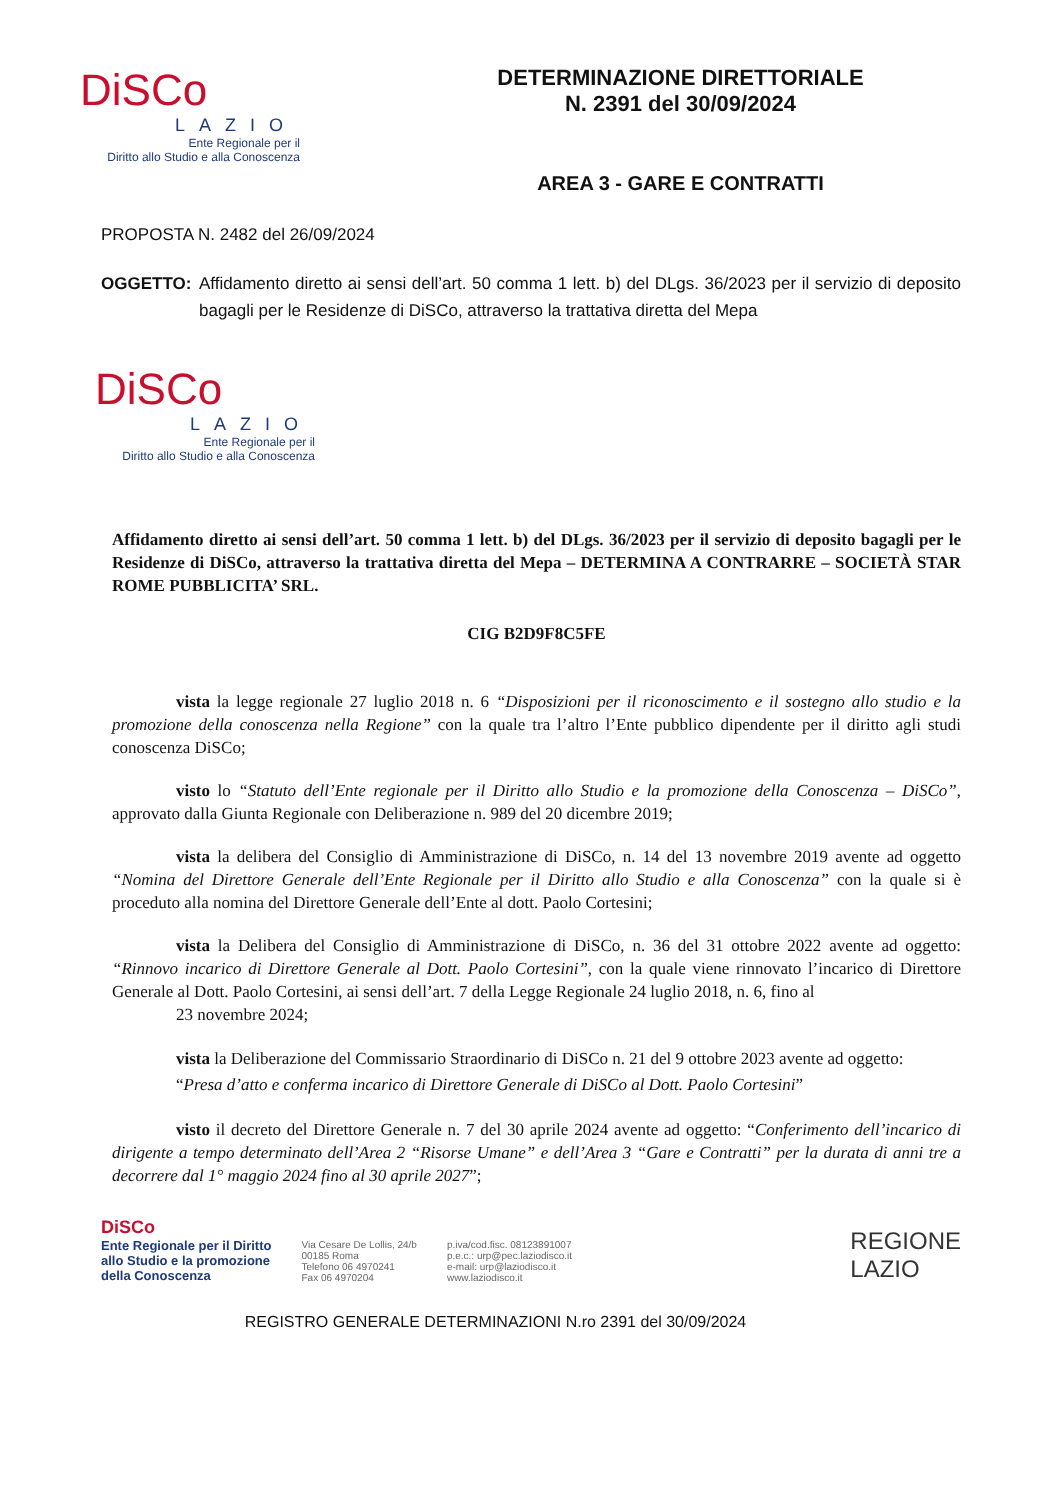DiSCo
LAZIO
Ente Regionale per il
Diritto allo Studio e alla Conoscenza
DETERMINAZIONE DIRETTORIALE
N. 2391 del 30/09/2024
AREA 3 - GARE E CONTRATTI
PROPOSTA N. 2482 del 26/09/2024
OGGETTO: Affidamento diretto ai sensi dell’art. 50 comma 1 lett. b) del DLgs. 36/2023 per il servizio di deposito bagagli per le Residenze di DiSCo, attraverso la trattativa diretta del Mepa
DiSCo
LAZIO
Ente Regionale per il
Diritto allo Studio e alla Conoscenza
Affidamento diretto ai sensi dell’art. 50 comma 1 lett. b) del DLgs. 36/2023 per il servizio di deposito bagagli per le Residenze di DiSCo, attraverso la trattativa diretta del Mepa – DETERMINA A CONTRARRE – SOCIETÀ STAR ROME PUBBLICITA’ SRL.
CIG B2D9F8C5FE
vista la legge regionale 27 luglio 2018 n. 6 “Disposizioni per il riconoscimento e il sostegno allo studio e la promozione della conoscenza nella Regione” con la quale tra l’altro l’Ente pubblico dipendente per il diritto agli studi conoscenza DiSCo;
visto lo “Statuto dell’Ente regionale per il Diritto allo Studio e la promozione della Conoscenza – DiSCo”, approvato dalla Giunta Regionale con Deliberazione n. 989 del 20 dicembre 2019;
vista la delibera del Consiglio di Amministrazione di DiSCo, n. 14 del 13 novembre 2019 avente ad oggetto “Nomina del Direttore Generale dell’Ente Regionale per il Diritto allo Studio e alla Conoscenza” con la quale si è proceduto alla nomina del Direttore Generale dell’Ente al dott. Paolo Cortesini;
vista la Delibera del Consiglio di Amministrazione di DiSCo, n. 36 del 31 ottobre 2022 avente ad oggetto: “Rinnovo incarico di Direttore Generale al Dott. Paolo Cortesini”, con la quale viene rinnovato l’incarico di Direttore Generale al Dott. Paolo Cortesini, ai sensi dell’art. 7 della Legge Regionale 24 luglio 2018, n. 6, fino al
23 novembre 2024;
vista la Deliberazione del Commissario Straordinario di DiSCo n. 21 del 9 ottobre 2023 avente ad oggetto: “Presa d’atto e conferma incarico di Direttore Generale di DiSCo al Dott. Paolo Cortesini”
visto il decreto del Direttore Generale n. 7 del 30 aprile 2024 avente ad oggetto: “Conferimento dell’incarico di dirigente a tempo determinato dell’Area 2 “Risorse Umane” e dell’Area 3 “Gare e Contratti” per la durata di anni tre a decorrere dal 1° maggio 2024 fino al 30 aprile 2027”;
DiSCo
Ente Regionale per il Diritto
allo Studio e la promozione
della Conoscenza
Via Cesare De Lollis, 24/b
00185 Roma
Telefono 06 4970241
Fax 06 4970204
p.iva/cod.fisc. 08123891007
p.e.c.: urp@pec.laziodisco.it
e-mail: urp@laziodisco.it
www.laziodisco.it
REGIONE
LAZIO
REGISTRO GENERALE DETERMINAZIONI N.ro 2391 del 30/09/2024